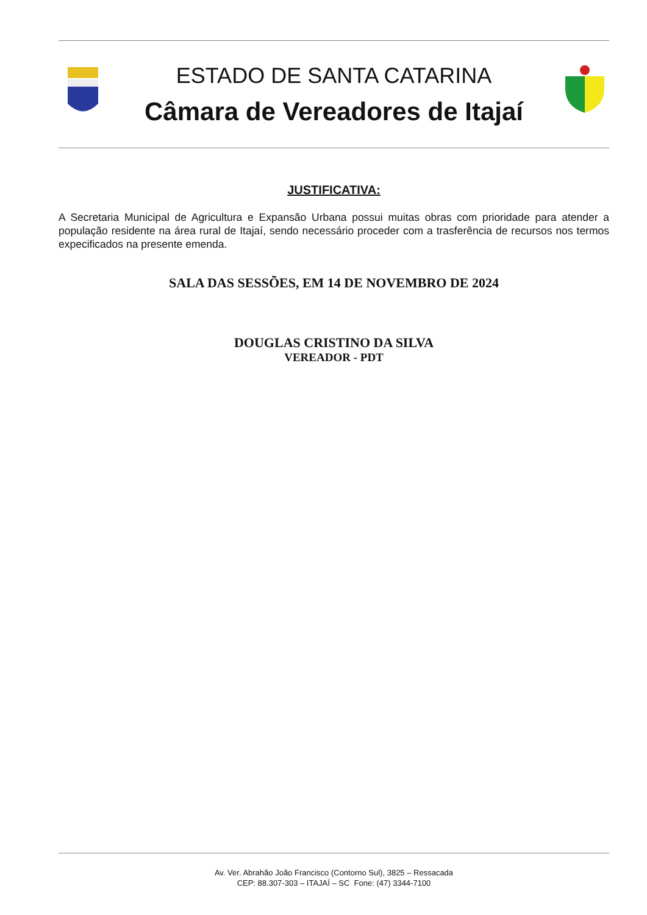ESTADO DE SANTA CATARINA
Câmara de Vereadores de Itajaí
JUSTIFICATIVA:
A Secretaria Municipal de Agricultura e Expansão Urbana possui muitas obras com prioridade para atender a população residente na área rural de Itajaí, sendo necessário proceder com a trasferência de recursos nos termos expecificados na presente emenda.
SALA DAS SESSÕES, EM 14 DE NOVEMBRO DE 2024
DOUGLAS CRISTINO DA SILVA
VEREADOR - PDT
Av. Ver. Abrahão João Francisco (Contorno Sul), 3825 – Ressacada
CEP: 88.307-303 – ITAJAÍ – SC Fone: (47) 3344-7100